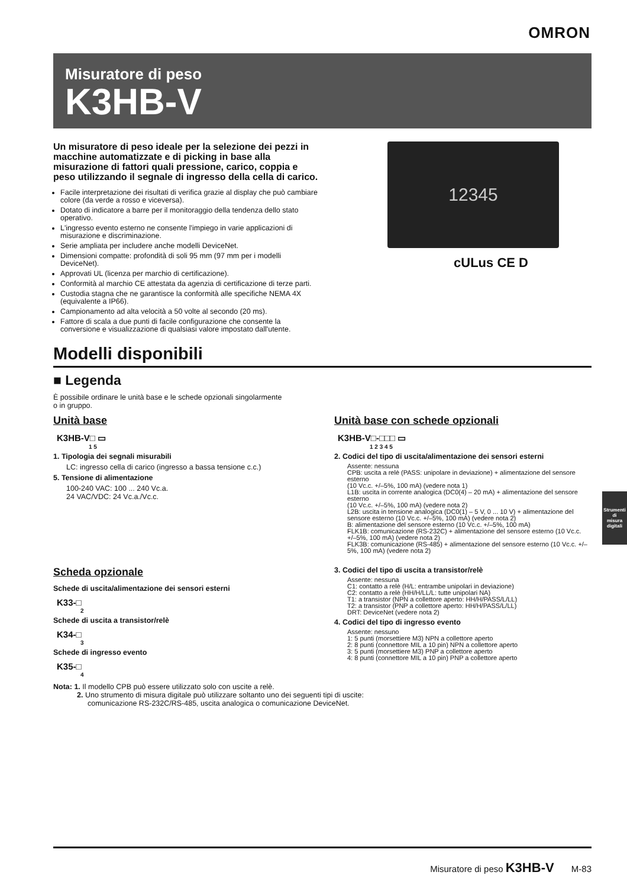OMRON
Misuratore di peso
K3HB-V
Un misuratore di peso ideale per la selezione dei pezzi in macchine automatizzate e di picking in base alla misurazione di fattori quali pressione, carico, coppia e peso utilizzando il segnale di ingresso della cella di carico.
Facile interpretazione dei risultati di verifica grazie al display che può cambiare colore (da verde a rosso e viceversa).
Dotato di indicatore a barre per il monitoraggio della tendenza dello stato operativo.
L'ingresso evento esterno ne consente l'impiego in varie applicazioni di misurazione e discriminazione.
Serie ampliata per includere anche modelli DeviceNet.
Dimensioni compatte: profondità di soli 95 mm (97 mm per i modelli DeviceNet).
Approvati UL (licenza per marchio di certificazione).
Conformità al marchio CE attestata da agenzia di certificazione di terze parti.
Custodia stagna che ne garantisce la conformità alle specifiche NEMA 4X (equivalente a IP66).
Campionamento ad alta velocità a 50 volte al secondo (20 ms).
Fattore di scala a due punti di facile configurazione che consente la conversione e visualizzazione di qualsiasi valore impostato dall'utente.
12345
cULus CE D
Modelli disponibili
■ Legenda
È possibile ordinare le unità base e le schede opzionali singolarmente
o in gruppo.
Unità base
K3HB-V□ ▭
1 5
1. Tipologia dei segnali misurabili
LC: ingresso cella di carico (ingresso a bassa tensione c.c.)
5. Tensione di alimentazione
100-240 VAC: 100 ... 240 Vc.a.
24 VAC/VDC: 24 Vc.a./Vc.c.
Scheda opzionale
Schede di uscita/alimentazione dei sensori esterni
K33-□
2
Schede di uscita a transistor/relè
K34-□
3
Schede di ingresso evento
K35-□
4
Unità base con schede opzionali
K3HB-V□-□□□ ▭
1 2 3 4 5
2. Codici del tipo di uscita/alimentazione dei sensori esterni
Assente: nessuna
CPB: uscita a relè (PASS: unipolare in deviazione) + alimentazione del sensore esterno
(10 Vc.c. +/–5%, 100 mA) (vedere nota 1)
L1B: uscita in corrente analogica (DC0(4) – 20 mA) + alimentazione del sensore esterno
(10 Vc.c. +/–5%, 100 mA) (vedere nota 2)
L2B: uscita in tensione analogica (DC0(1) – 5 V, 0 ... 10 V) + alimentazione del sensore esterno (10 Vc.c. +/–5%, 100 mA) (vedere nota 2)
B: alimentazione del sensore esterno (10 Vc.c. +/–5%, 100 mA)
FLK1B: comunicazione (RS-232C) + alimentazione del sensore esterno (10 Vc.c. +/–5%, 100 mA) (vedere nota 2)
FLK3B: comunicazione (RS-485) + alimentazione del sensore esterno (10 Vc.c. +/–5%, 100 mA) (vedere nota 2)
3. Codici del tipo di uscita a transistor/relè
Assente: nessuna
C1: contatto a relè (H/L: entrambe unipolari in deviazione)
C2: contatto a relè (HH/H/LL/L: tutte unipolari NA)
T1: a transistor (NPN a collettore aperto: HH/H/PASS/L/LL)
T2: a transistor (PNP a collettore aperto: HH/H/PASS/L/LL)
DRT: DeviceNet (vedere nota 2)
4. Codici del tipo di ingresso evento
Assente: nessuno
1: 5 punti (morsettiere M3) NPN a collettore aperto
2: 8 punti (connettore MIL a 10 pin) NPN a collettore aperto
3: 5 punti (morsettiere M3) PNP a collettore aperto
4: 8 punti (connettore MIL a 10 pin) PNP a collettore aperto
Nota: 1. Il modello CPB può essere utilizzato solo con uscite a relè.
2. Uno strumento di misura digitale può utilizzare soltanto uno dei seguenti tipi di uscite:
comunicazione RS-232C/RS-485, uscita analogica o comunicazione DeviceNet.
Strumenti di
misura digitali
Misuratore di peso K3HB-V M-83